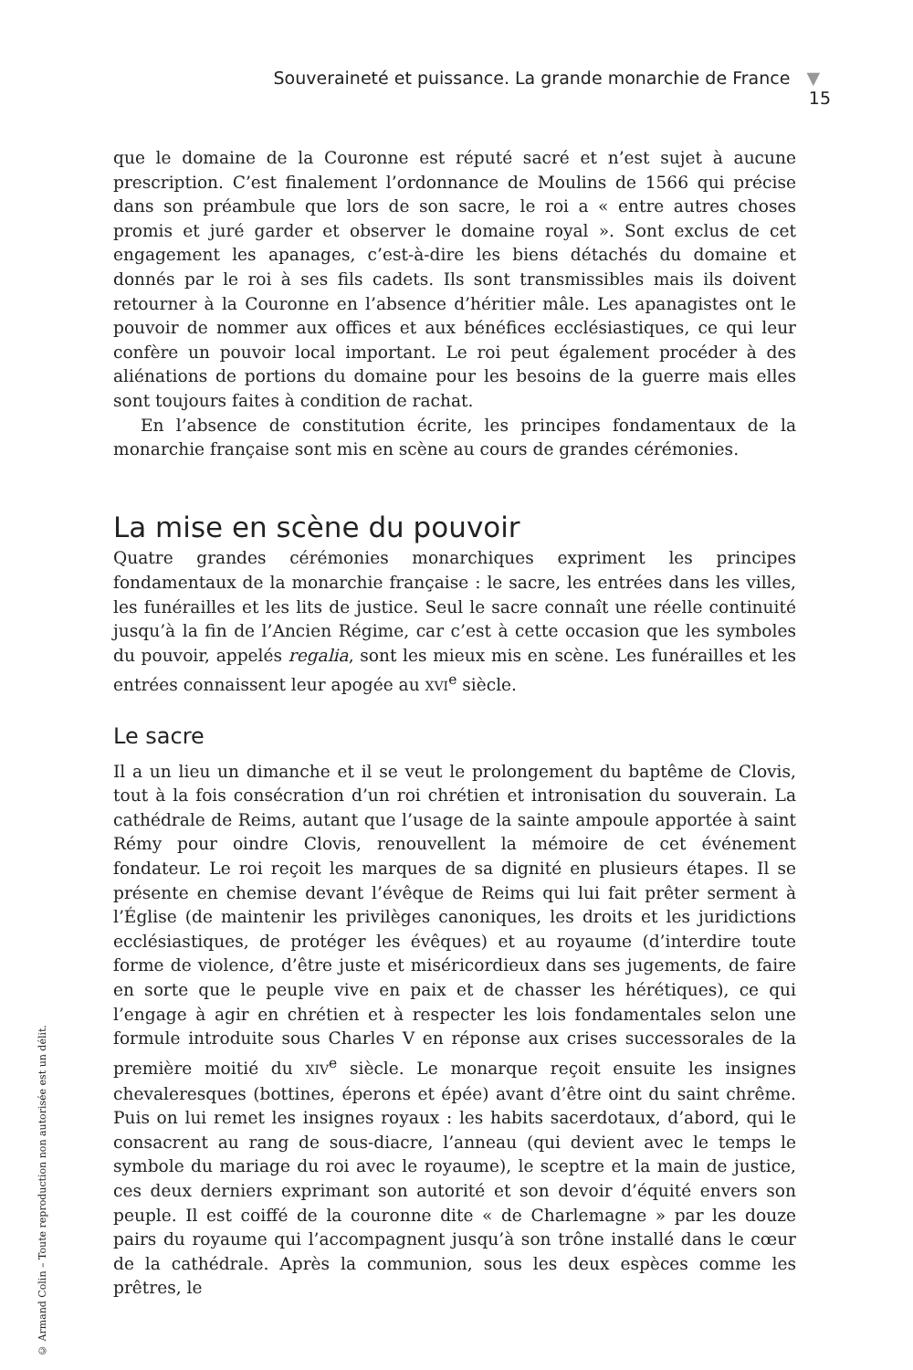Souveraineté et puissance. La grande monarchie de France ▼ 15
© Armand Colin – Toute reproduction non autorisée est un délit.
que le domaine de la Couronne est réputé sacré et n’est sujet à aucune prescription. C’est finalement l’ordonnance de Moulins de 1566 qui précise dans son préambule que lors de son sacre, le roi a « entre autres choses promis et juré garder et observer le domaine royal ». Sont exclus de cet engagement les apanages, c’est-à-dire les biens détachés du domaine et donnés par le roi à ses fils cadets. Ils sont transmissibles mais ils doivent retourner à la Couronne en l’absence d’héritier mâle. Les apanagistes ont le pouvoir de nommer aux offices et aux bénéfices ecclésiastiques, ce qui leur confère un pouvoir local important. Le roi peut également procéder à des aliénations de portions du domaine pour les besoins de la guerre mais elles sont toujours faites à condition de rachat.
En l’absence de constitution écrite, les principes fondamentaux de la monarchie française sont mis en scène au cours de grandes cérémonies.
La mise en scène du pouvoir
Quatre grandes cérémonies monarchiques expriment les principes fondamentaux de la monarchie française : le sacre, les entrées dans les villes, les funérailles et les lits de justice. Seul le sacre connaît une réelle continuité jusqu’à la fin de l’Ancien Régime, car c’est à cette occasion que les symboles du pouvoir, appelés regalia, sont les mieux mis en scène. Les funérailles et les entrées connaissent leur apogée au XVI<sup>e</sup> siècle.
Le sacre
Il a un lieu un dimanche et il se veut le prolongement du baptême de Clovis, tout à la fois consécration d’un roi chrétien et intronisation du souverain. La cathédrale de Reims, autant que l’usage de la sainte ampoule apportée à saint Rémy pour oindre Clovis, renouvellent la mémoire de cet événement fondateur. Le roi reçoit les marques de sa dignité en plusieurs étapes. Il se présente en chemise devant l’évêque de Reims qui lui fait prêter serment à l’Église (de maintenir les privilèges canoniques, les droits et les juridictions ecclésiastiques, de protéger les évêques) et au royaume (d’interdire toute forme de violence, d’être juste et miséricordieux dans ses jugements, de faire en sorte que le peuple vive en paix et de chasser les hérétiques), ce qui l’engage à agir en chrétien et à respecter les lois fondamentales selon une formule introduite sous Charles V en réponse aux crises successorales de la première moitié du XIV<sup>e</sup> siècle. Le monarque reçoit ensuite les insignes chevaleresques (bottines, éperons et épée) avant d’être oint du saint chrême. Puis on lui remet les insignes royaux : les habits sacerdotaux, d’abord, qui le consacrent au rang de sous-diacre, l’anneau (qui devient avec le temps le symbole du mariage du roi avec le royaume), le sceptre et la main de justice, ces deux derniers exprimant son autorité et son devoir d’équité envers son peuple. Il est coiffé de la couronne dite « de Charlemagne » par les douze pairs du royaume qui l’accompagnent jusqu’à son trône installé dans le cœur de la cathédrale. Après la communion, sous les deux espèces comme les prêtres, le